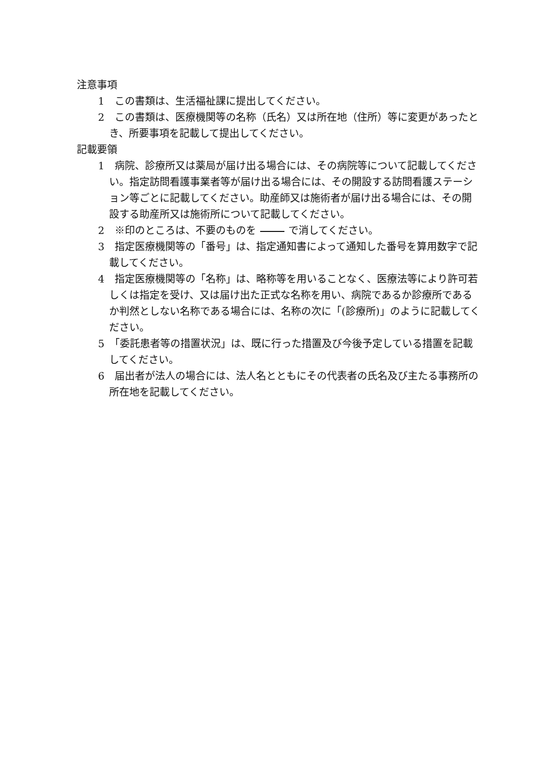注意事項
1　この書類は、生活福祉課に提出してください。
2　この書類は、医療機関等の名称（氏名）又は所在地（住所）等に変更があったとき、所要事項を記載して提出してください。
記載要領
1　病院、診療所又は薬局が届け出る場合には、その病院等について記載してください。指定訪問看護事業者等が届け出る場合には、その開設する訪問看護ステーション等ごとに記載してください。助産師又は施術者が届け出る場合には、その開設する助産所又は施術所について記載してください。
2　※印のところは、不要のものを で消してください。
3　指定医療機関等の「番号」は、指定通知書によって通知した番号を算用数字で記載してください。
4　指定医療機関等の「名称」は、略称等を用いることなく、医療法等により許可若しくは指定を受け、又は届け出た正式な名称を用い、病院であるか診療所であるか判然としない名称である場合には、名称の次に「(診療所)」のように記載してください。
5　「委託患者等の措置状況」は、既に行った措置及び今後予定している措置を記載してください。
6　届出者が法人の場合には、法人名とともにその代表者の氏名及び主たる事務所の所在地を記載してください。